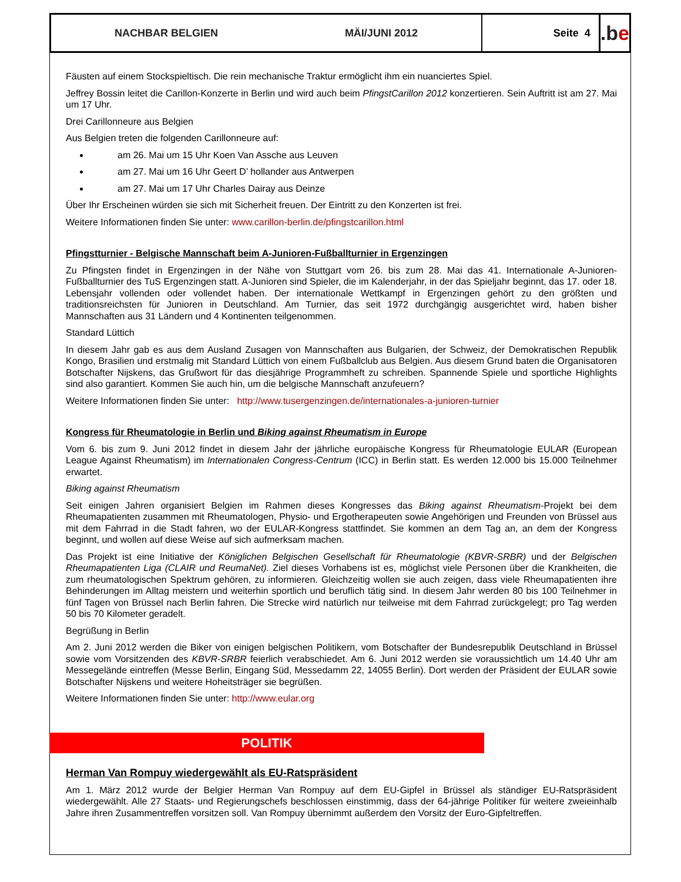NACHBAR BELGIEN MÄI/JUNI 2012 Seite 4
.b e
Fäusten auf einem Stockspieltisch. Die rein mechanische Traktur ermöglicht ihm ein nuanciertes Spiel.
Jeffrey Bossin leitet die Carillon-Konzerte in Berlin und wird auch beim PfingstCarillon 2012 konzertieren. Sein Auftritt ist am 27. Mai um 17 Uhr.
Drei Carillonneure aus Belgien
Aus Belgien treten die folgenden Carillonneure auf:
am 26. Mai um 15 Uhr Koen Van Assche aus Leuven
am 27. Mai um 16 Uhr Geert D’ hollander aus Antwerpen
am 27. Mai um 17 Uhr Charles Dairay aus Deinze
Über Ihr Erscheinen würden sie sich mit Sicherheit freuen. Der Eintritt zu den Konzerten ist frei.
Weitere Informationen finden Sie unter: www.carillon-berlin.de/pfingstcarillon.html
Pfingstturnier - Belgische Mannschaft beim A-Junioren-Fußballturnier in Ergenzingen
Zu Pfingsten findet in Ergenzingen in der Nähe von Stuttgart vom 26. bis zum 28. Mai das 41. Internationale A-Junioren-Fußballturnier des TuS Ergenzingen statt. A-Junioren sind Spieler, die im Kalenderjahr, in der das Spieljahr beginnt, das 17. oder 18. Lebensjahr vollenden oder vollendet haben. Der internationale Wettkampf in Ergenzingen gehört zu den größten und traditionsreichsten für Junioren in Deutschland. Am Turnier, das seit 1972 durchgängig ausgerichtet wird, haben bisher Mannschaften aus 31 Ländern und 4 Kontinenten teilgenommen.
Standard Lüttich
In diesem Jahr gab es aus dem Ausland Zusagen von Mannschaften aus Bulgarien, der Schweiz, der Demokratischen Republik Kongo, Brasilien und erstmalig mit Standard Lüttich von einem Fußballclub aus Belgien. Aus diesem Grund baten die Organisatoren Botschafter Nijskens, das Grußwort für das diesjährige Programmheft zu schreiben. Spannende Spiele und sportliche Highlights sind also garantiert. Kommen Sie auch hin, um die belgische Mannschaft anzufeuern?
Weitere Informationen finden Sie unter: http://www.tusergenzingen.de/internationales-a-junioren-turnier
Kongress für Rheumatologie in Berlin und Biking against Rheumatism in Europe
Vom 6. bis zum 9. Juni 2012 findet in diesem Jahr der jährliche europäische Kongress für Rheumatologie EULAR (European League Against Rheumatism) im Internationalen Congress-Centrum (ICC) in Berlin statt. Es werden 12.000 bis 15.000 Teilnehmer erwartet.
Biking against Rheumatism
Seit einigen Jahren organisiert Belgien im Rahmen dieses Kongresses das Biking against Rheumatism-Projekt bei dem Rheumapatienten zusammen mit Rheumatologen, Physio- und Ergotherapeuten sowie Angehörigen und Freunden von Brüssel aus mit dem Fahrrad in die Stadt fahren, wo der EULAR-Kongress stattfindet. Sie kommen an dem Tag an, an dem der Kongress beginnt, und wollen auf diese Weise auf sich aufmerksam machen.
Das Projekt ist eine Initiative der Königlichen Belgischen Gesellschaft für Rheumatologie (KBVR-SRBR) und der Belgischen Rheumapatienten Liga (CLAIR und ReumaNet). Ziel dieses Vorhabens ist es, möglichst viele Personen über die Krankheiten, die zum rheumatologischen Spektrum gehören, zu informieren. Gleichzeitig wollen sie auch zeigen, dass viele Rheumapatienten ihre Behinderungen im Alltag meistern und weiterhin sportlich und beruflich tätig sind. In diesem Jahr werden 80 bis 100 Teilnehmer in fünf Tagen von Brüssel nach Berlin fahren. Die Strecke wird natürlich nur teilweise mit dem Fahrrad zurückgelegt; pro Tag werden 50 bis 70 Kilometer geradelt.
Begrüßung in Berlin
Am 2. Juni 2012 werden die Biker von einigen belgischen Politikern, vom Botschafter der Bundesrepublik Deutschland in Brüssel sowie vom Vorsitzenden des KBVR-SRBR feierlich verabschiedet. Am 6. Juni 2012 werden sie voraussichtlich um 14.40 Uhr am Messegelände eintreffen (Messe Berlin, Eingang Süd, Messedamm 22, 14055 Berlin). Dort werden der Präsident der EULAR sowie Botschafter Nijskens und weitere Hoheitsträger sie begrüßen.
Weitere Informationen finden Sie unter: http://www.eular.org
POLITIK
Herman Van Rompuy wiedergewählt als EU-Ratspräsident
Am 1. März 2012 wurde der Belgier Herman Van Rompuy auf dem EU-Gipfel in Brüssel als ständiger EU-Ratspräsident wiedergewählt. Alle 27 Staats- und Regierungschefs beschlossen einstimmig, dass der 64-jährige Politiker für weitere zweieinhalb Jahre ihren Zusammentreffen vorsitzen soll. Van Rompuy übernimmt außerdem den Vorsitz der Euro-Gipfeltreffen.